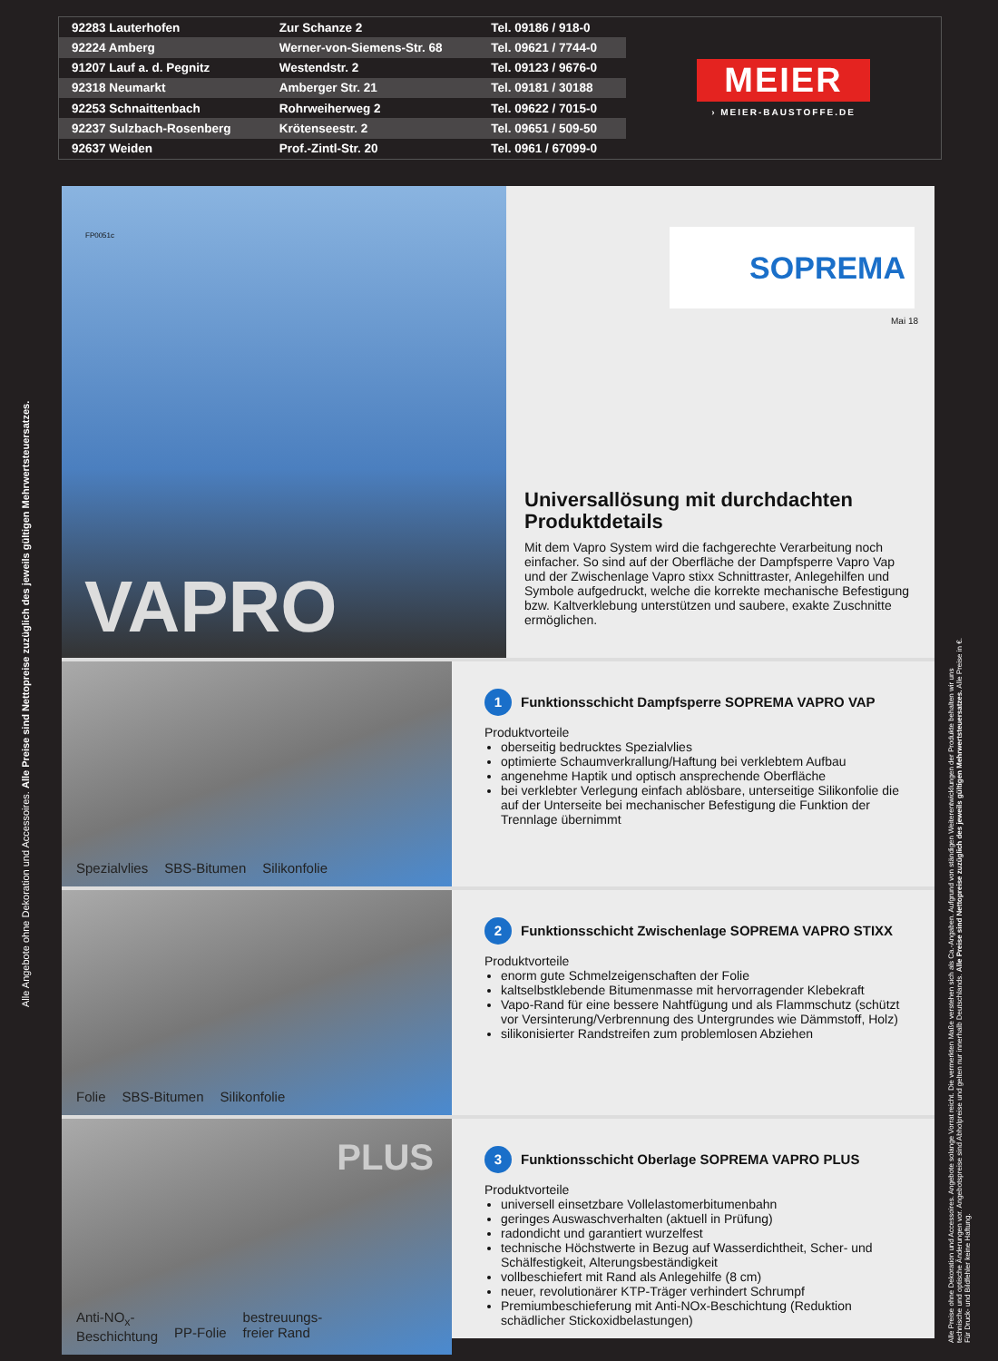| 92283 Lauterhofen | Zur Schanze 2 | Tel. 09186 / 918-0 |
| 92224 Amberg | Werner-von-Siemens-Str. 68 | Tel. 09621 / 7744-0 |
| 91207 Lauf a. d. Pegnitz | Westendstr. 2 | Tel. 09123 / 9676-0 |
| 92318 Neumarkt | Amberger Str. 21 | Tel. 09181 / 30188 |
| 92253 Schnaittenbach | Rohrweiherweg 2 | Tel. 09622 / 7015-0 |
| 92237 Sulzbach-Rosenberg | Krötenseestr. 2 | Tel. 09651 / 509-50 |
| 92637 Weiden | Prof.-Zintl-Str. 20 | Tel. 0961 / 67099-0 |
MEIER
› MEIER-BAUSTOFFE.DE
Alle Angebote ohne Dekoration und Accessoires. Alle Preise sind Nettopreise zuzüglich des jeweils gültigen Mehrwertsteuersatzes.
FP0051c
VAPRO
SOPREMA
Mai 18
Universallösung mit durchdachten Produktdetails
Mit dem Vapro System wird die fachgerechte Verarbeitung noch einfacher. So sind auf der Oberfläche der Dampfsperre Vapro Vap und der Zwischenlage Vapro stixx Schnittraster, Anlegehilfen und Symbole aufgedruckt, welche die korrekte mechanische Befestigung bzw. Kaltverklebung unterstützen und saubere, exakte Zuschnitte ermöglichen.
Spezialvlies SBS-Bitumen Silikonfolie
1 Funktionsschicht Dampfsperre SOPREMA VAPRO VAP
Produktvorteile
oberseitig bedrucktes Spezialvlies
optimierte Schaumverkrallung/Haftung bei verklebtem Aufbau
angenehme Haptik und optisch ansprechende Oberfläche
bei verklebter Verlegung einfach ablösbare, unterseitige Silikonfolie die auf der Unterseite bei mechanischer Befestigung die Funktion der Trennlage übernimmt
Folie SBS-Bitumen Silikonfolie
2 Funktionsschicht Zwischenlage SOPREMA VAPRO STIXX
Produktvorteile
enorm gute Schmelzeigenschaften der Folie
kaltselbstklebende Bitumenmasse mit hervorragender Klebekraft
Vapo-Rand für eine bessere Nahtfügung und als Flamm­schutz (schützt vor Versinterung/Verbrennung des Unter­grundes wie Dämmstoff, Holz)
silikonisierter Randstreifen zum problemlosen Abziehen
PLUS
Anti-NO<sub>x</sub>-
Beschichtung
PP-Folie bestreuungs-
freier Rand
3 Funktionsschicht Oberlage SOPREMA VAPRO PLUS
Produktvorteile
universell einsetzbare Vollelastomerbitumenbahn
geringes Auswaschverhalten (aktuell in Prüfung)
radondicht und garantiert wurzelfest
technische Höchstwerte in Bezug auf Wasserdichtheit, Scher- und Schälfestigkeit, Alterungsbeständigkeit
vollbeschiefert mit Rand als Anlegehilfe (8 cm)
neuer, revolutionärer KTP-Träger verhindert Schrumpf
Premiumbeschieferung mit Anti-NOx-Beschichtung (Reduktion schädlicher Stickoxidbelastungen)
Alle Preise ohne Dekoration und Accessoires. Angebote solange Vorrat reicht. Die vermerkten Maße verstehen sich als Ca.-Angaben. Aufgrund von ständigen Weiterentwicklungen der Produkte behalten wir uns technische und optische Änderungen vor. Angebotspreise sind Abholpreise und gelten nur innerhalb Deutschlands. Alle Preise sind Nettopreise zuzüglich des jeweils gültigen Mehrwertsteuersatzes. Alle Preise in €. Für Druck- und Bildfehler keine Haftung.